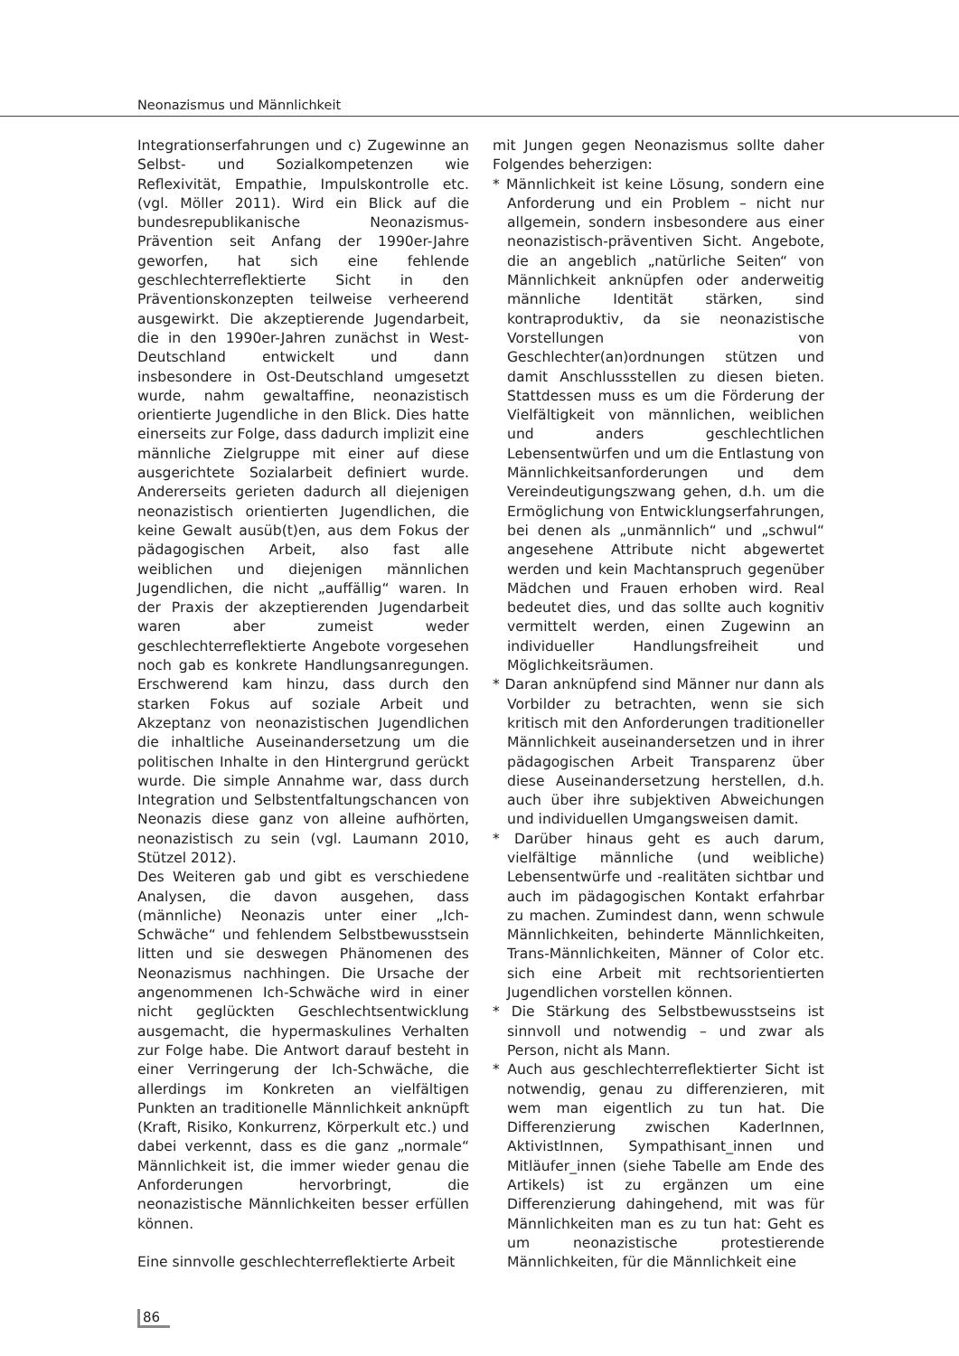Neonazismus und Männlichkeit
Integrationserfahrungen und c) Zugewinne an Selbst- und Sozialkompetenzen wie Reflexivität, Empathie, Impulskontrolle etc. (vgl. Möller 2011). Wird ein Blick auf die bundesrepublikanische Neonazismus-Prävention seit Anfang der 1990er-Jahre geworfen, hat sich eine fehlende geschlechterreflektierte Sicht in den Präventionskonzepten teilweise verheerend ausgewirkt. Die akzeptierende Jugendarbeit, die in den 1990er-Jahren zunächst in West-Deutschland entwickelt und dann insbesondere in Ost-Deutschland umgesetzt wurde, nahm gewaltaffine, neonazistisch orientierte Jugendliche in den Blick. Dies hatte einerseits zur Folge, dass dadurch implizit eine männliche Zielgruppe mit einer auf diese ausgerichtete Sozialarbeit definiert wurde. Andererseits gerieten dadurch all diejenigen neonazistisch orientierten Jugendlichen, die keine Gewalt ausüb(t)en, aus dem Fokus der pädagogischen Arbeit, also fast alle weiblichen und diejenigen männlichen Jugendlichen, die nicht „auffällig“ waren. In der Praxis der akzeptierenden Jugendarbeit waren aber zumeist weder geschlechterreflektierte Angebote vorgesehen noch gab es konkrete Handlungsanregungen. Erschwerend kam hinzu, dass durch den starken Fokus auf soziale Arbeit und Akzeptanz von neonazistischen Jugendlichen die inhaltliche Auseinandersetzung um die politischen Inhalte in den Hintergrund gerückt wurde. Die simple Annahme war, dass durch Integration und Selbstentfaltungschancen von Neonazis diese ganz von alleine aufhörten, neonazistisch zu sein (vgl. Laumann 2010, Stützel 2012).
Des Weiteren gab und gibt es verschiedene Analysen, die davon ausgehen, dass (männliche) Neonazis unter einer „Ich-Schwäche“ und fehlendem Selbstbewusstsein litten und sie deswegen Phänomenen des Neonazismus nachhingen. Die Ursache der angenommenen Ich-Schwäche wird in einer nicht geglückten Geschlechtsentwicklung ausgemacht, die hypermaskulines Verhalten zur Folge habe. Die Antwort darauf besteht in einer Verringerung der Ich-Schwäche, die allerdings im Konkreten an vielfältigen Punkten an traditionelle Männlichkeit anknüpft (Kraft, Risiko, Konkurrenz, Körperkult etc.) und dabei verkennt, dass es die ganz „normale“ Männlichkeit ist, die immer wieder genau die Anforderungen hervorbringt, die neonazistische Männlichkeiten besser erfüllen können.
Eine sinnvolle geschlechterreflektierte Arbeit
mit Jungen gegen Neonazismus sollte daher Folgendes beherzigen:
* Männlichkeit ist keine Lösung, sondern eine Anforderung und ein Problem – nicht nur allgemein, sondern insbesondere aus einer neonazistisch-präventiven Sicht. Angebote, die an angeblich „natürliche Seiten“ von Männlichkeit anknüpfen oder anderweitig männliche Identität stärken, sind kontraproduktiv, da sie neonazistische Vorstellungen von Geschlechter(an)ordnungen stützen und damit Anschlussstellen zu diesen bieten. Stattdessen muss es um die Förderung der Vielfältigkeit von männlichen, weiblichen und anders geschlechtlichen Lebensentwürfen und um die Entlastung von Männlichkeitsanforderungen und dem Vereindeutigungszwang gehen, d.h. um die Ermöglichung von Entwicklungserfahrungen, bei denen als „unmännlich“ und „schwul“ angesehene Attribute nicht abgewertet werden und kein Machtanspruch gegenüber Mädchen und Frauen erhoben wird. Real bedeutet dies, und das sollte auch kognitiv vermittelt werden, einen Zugewinn an individueller Handlungsfreiheit und Möglichkeitsräumen.
* Daran anknüpfend sind Männer nur dann als Vorbilder zu betrachten, wenn sie sich kritisch mit den Anforderungen traditioneller Männlichkeit auseinandersetzen und in ihrer pädagogischen Arbeit Transparenz über diese Auseinandersetzung herstellen, d.h. auch über ihre subjektiven Abweichungen und individuellen Umgangsweisen damit.
* Darüber hinaus geht es auch darum, vielfältige männliche (und weibliche) Lebensentwürfe und -realitäten sichtbar und auch im pädagogischen Kontakt erfahrbar zu machen. Zumindest dann, wenn schwule Männlichkeiten, behinderte Männlichkeiten, Trans-Männlichkeiten, Männer of Color etc. sich eine Arbeit mit rechtsorientierten Jugendlichen vorstellen können.
* Die Stärkung des Selbstbewusstseins ist sinnvoll und notwendig – und zwar als Person, nicht als Mann.
* Auch aus geschlechterreflektierter Sicht ist notwendig, genau zu differenzieren, mit wem man eigentlich zu tun hat. Die Differenzierung zwischen KaderInnen, AktivistInnen, Sympathisant_innen und Mitläufer_innen (siehe Tabelle am Ende des Artikels) ist zu ergänzen um eine Differenzierung dahingehend, mit was für Männlichkeiten man es zu tun hat: Geht es um neonazistische protestierende Männlichkeiten, für die Männlichkeit eine
86